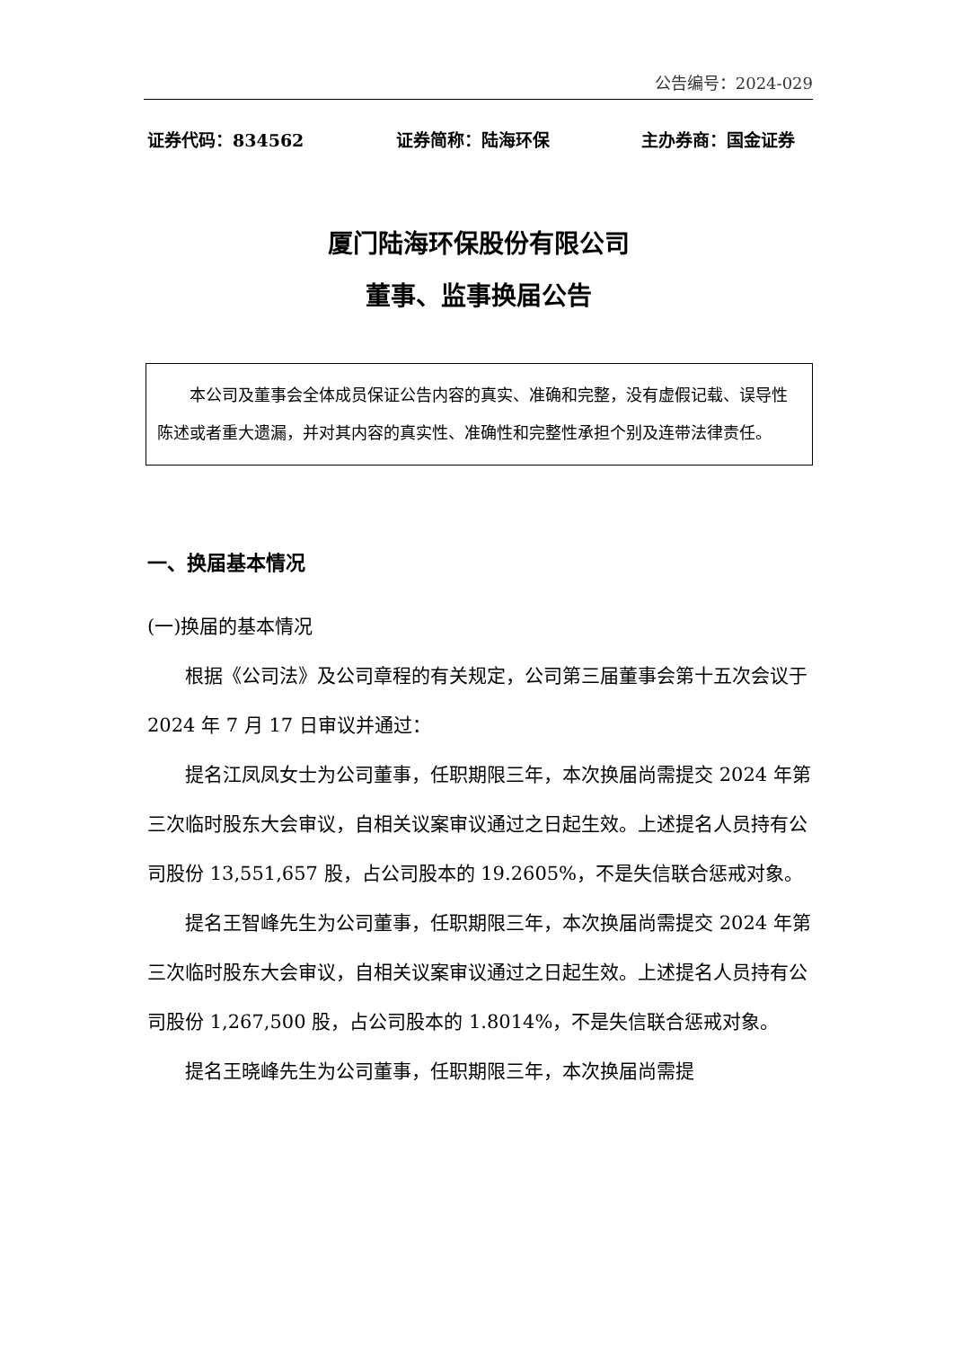公告编号：2024-029
证券代码：834562 证券简称：陆海环保 主办券商：国金证券
厦门陆海环保股份有限公司
董事、监事换届公告
本公司及董事会全体成员保证公告内容的真实、准确和完整，没有虚假记载、误导性陈述或者重大遗漏，并对其内容的真实性、准确性和完整性承担个别及连带法律责任。
一、换届基本情况
(一)换届的基本情况
根据《公司法》及公司章程的有关规定，公司第三届董事会第十五次会议于 2024 年 7 月 17 日审议并通过：
提名江凤凤女士为公司董事，任职期限三年，本次换届尚需提交 2024 年第三次临时股东大会审议，自相关议案审议通过之日起生效。上述提名人员持有公司股份 13,551,657 股，占公司股本的 19.2605%，不是失信联合惩戒对象。
提名王智峰先生为公司董事，任职期限三年，本次换届尚需提交 2024 年第三次临时股东大会审议，自相关议案审议通过之日起生效。上述提名人员持有公司股份 1,267,500 股，占公司股本的 1.8014%，不是失信联合惩戒对象。
提名王晓峰先生为公司董事，任职期限三年，本次换届尚需提